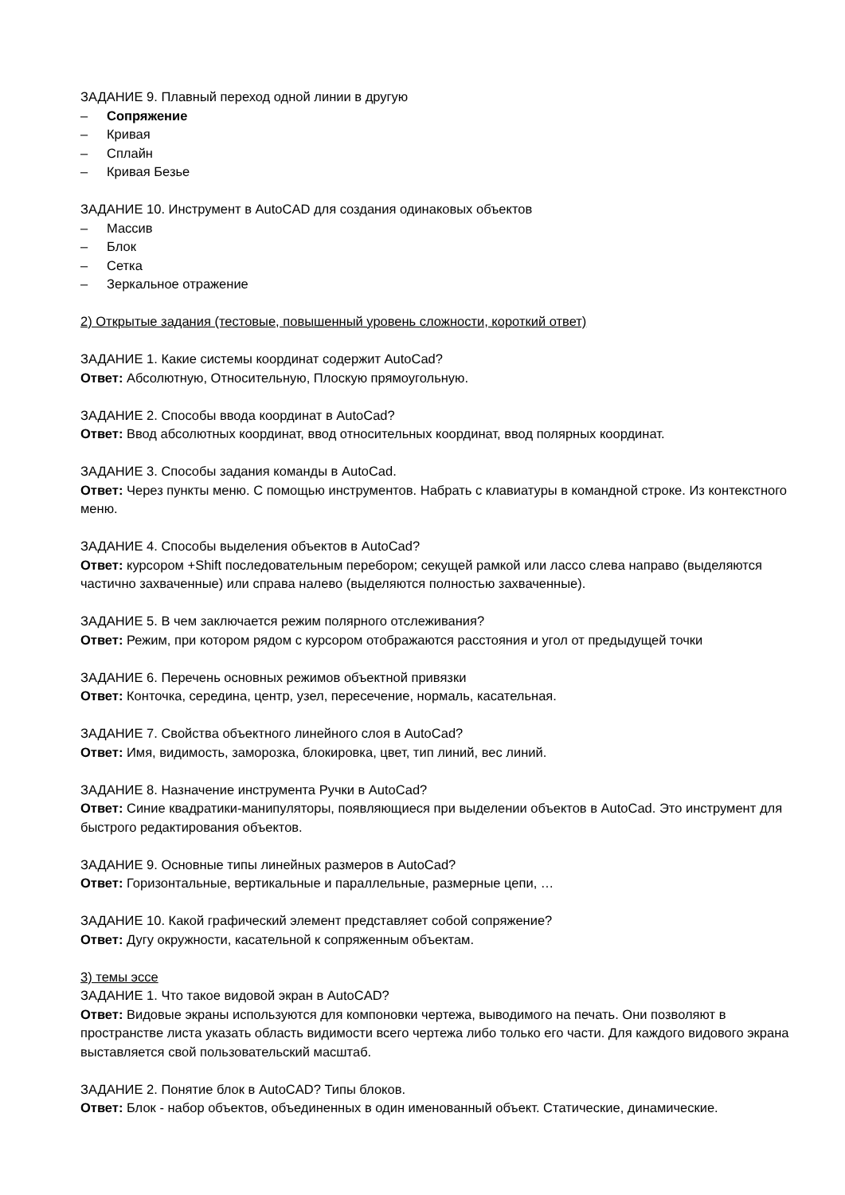ЗАДАНИЕ 9. Плавный переход одной линии в другую
– Сопряжение
– Кривая
– Сплайн
– Кривая Безье
ЗАДАНИЕ 10. Инструмент в AutoCAD для создания одинаковых объектов
– Массив
– Блок
– Сетка
– Зеркальное отражение
2) Открытые задания (тестовые, повышенный уровень сложности, короткий ответ)
ЗАДАНИЕ 1. Какие системы координат содержит AutoCad?
Ответ: Абсолютную, Относительную, Плоскую прямоугольную.
ЗАДАНИЕ 2. Способы ввода координат в AutoCad?
Ответ: Ввод абсолютных координат, ввод относительных координат, ввод полярных координат.
ЗАДАНИЕ 3. Способы задания команды в AutoCad.
Ответ: Через пункты меню. С помощью инструментов. Набрать с клавиатуры в командной строке. Из контекстного меню.
ЗАДАНИЕ 4. Способы выделения объектов в AutoCad?
Ответ: курсором +Shift последовательным перебором; секущей рамкой или лассо слева направо (выделяются частично захваченные) или справа налево (выделяются полностью захваченные).
ЗАДАНИЕ 5. В чем заключается режим полярного отслеживания?
Ответ: Режим, при котором рядом с курсором отображаются расстояния и угол от предыдущей точки
ЗАДАНИЕ 6. Перечень основных режимов объектной привязки
Ответ: Конточка, середина, центр, узел, пересечение, нормаль, касательная.
ЗАДАНИЕ 7. Свойства объектного линейного слоя в AutoCad?
Ответ: Имя, видимость, заморозка, блокировка, цвет, тип линий, вес линий.
ЗАДАНИЕ 8. Назначение инструмента Ручки в AutoCad?
Ответ: Синие квадратики-манипуляторы, появляющиеся при выделении объектов в AutoCad. Это инструмент для быстрого редактирования объектов.
ЗАДАНИЕ 9. Основные типы линейных размеров в AutoCad?
Ответ: Горизонтальные, вертикальные и параллельные, размерные цепи, …
ЗАДАНИЕ 10. Какой графический элемент представляет собой сопряжение?
Ответ: Дугу окружности, касательной к сопряженным объектам.
3) темы эссе
ЗАДАНИЕ 1. Что такое видовой экран в AutoCAD?
Ответ: Видовые экраны используются для компоновки чертежа, выводимого на печать. Они позволяют в пространстве листа указать область видимости всего чертежа либо только его части. Для каждого видового экрана выставляется свой пользовательский масштаб.
ЗАДАНИЕ 2. Понятие блок в AutoCAD? Типы блоков.
Ответ: Блок - набор объектов, объединенных в один именованный объект. Статические, динамические.